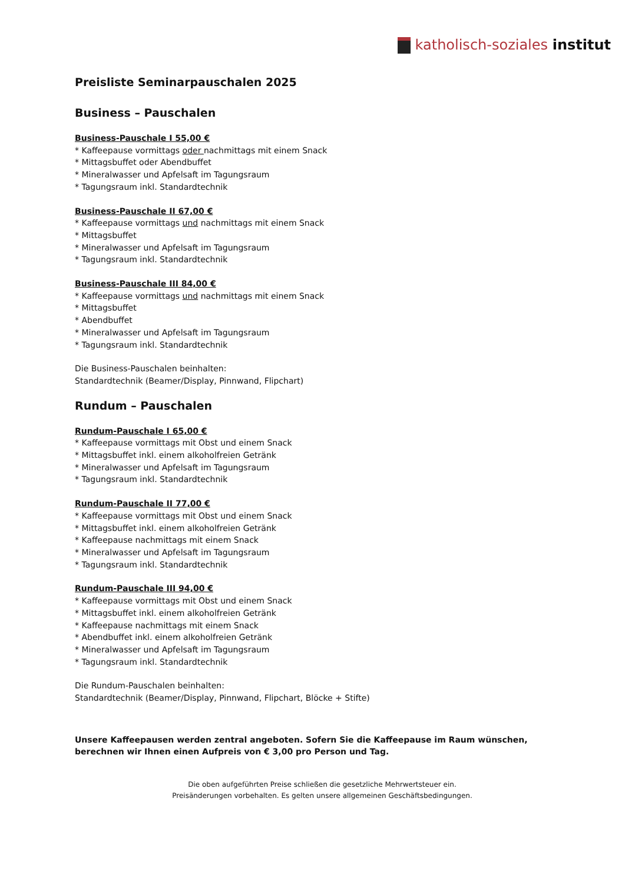katholisch-soziales institut
Preisliste Seminarpauschalen 2025
Business – Pauschalen
Business-Pauschale I 55,00 €
* Kaffeepause vormittags oder nachmittags mit einem Snack
* Mittagsbuffet oder Abendbuffet
* Mineralwasser und Apfelsaft im Tagungsraum
* Tagungsraum inkl. Standardtechnik
Business-Pauschale II 67,00 €
* Kaffeepause vormittags und nachmittags mit einem Snack
* Mittagsbuffet
* Mineralwasser und Apfelsaft im Tagungsraum
* Tagungsraum inkl. Standardtechnik
Business-Pauschale III 84,00 €
* Kaffeepause vormittags und nachmittags mit einem Snack
* Mittagsbuffet
* Abendbuffet
* Mineralwasser und Apfelsaft im Tagungsraum
* Tagungsraum inkl. Standardtechnik
Die Business-Pauschalen beinhalten:
Standardtechnik (Beamer/Display, Pinnwand, Flipchart)
Rundum – Pauschalen
Rundum-Pauschale I 65,00 €
* Kaffeepause vormittags mit Obst und einem Snack
* Mittagsbuffet inkl. einem alkoholfreien Getränk
* Mineralwasser und Apfelsaft im Tagungsraum
* Tagungsraum inkl. Standardtechnik
Rundum-Pauschale II 77,00 €
* Kaffeepause vormittags mit Obst und einem Snack
* Mittagsbuffet inkl. einem alkoholfreien Getränk
* Kaffeepause nachmittags mit einem Snack
* Mineralwasser und Apfelsaft im Tagungsraum
* Tagungsraum inkl. Standardtechnik
Rundum-Pauschale III 94,00 €
* Kaffeepause vormittags mit Obst und einem Snack
* Mittagsbuffet inkl. einem alkoholfreien Getränk
* Kaffeepause nachmittags mit einem Snack
* Abendbuffet inkl. einem alkoholfreien Getränk
* Mineralwasser und Apfelsaft im Tagungsraum
* Tagungsraum inkl. Standardtechnik
Die Rundum-Pauschalen beinhalten:
Standardtechnik (Beamer/Display, Pinnwand, Flipchart, Blöcke + Stifte)
Unsere Kaffeepausen werden zentral angeboten. Sofern Sie die Kaffeepause im Raum wünschen, berechnen wir Ihnen einen Aufpreis von € 3,00 pro Person und Tag.
Die oben aufgeführten Preise schließen die gesetzliche Mehrwertsteuer ein.
Preisänderungen vorbehalten. Es gelten unsere allgemeinen Geschäftsbedingungen.